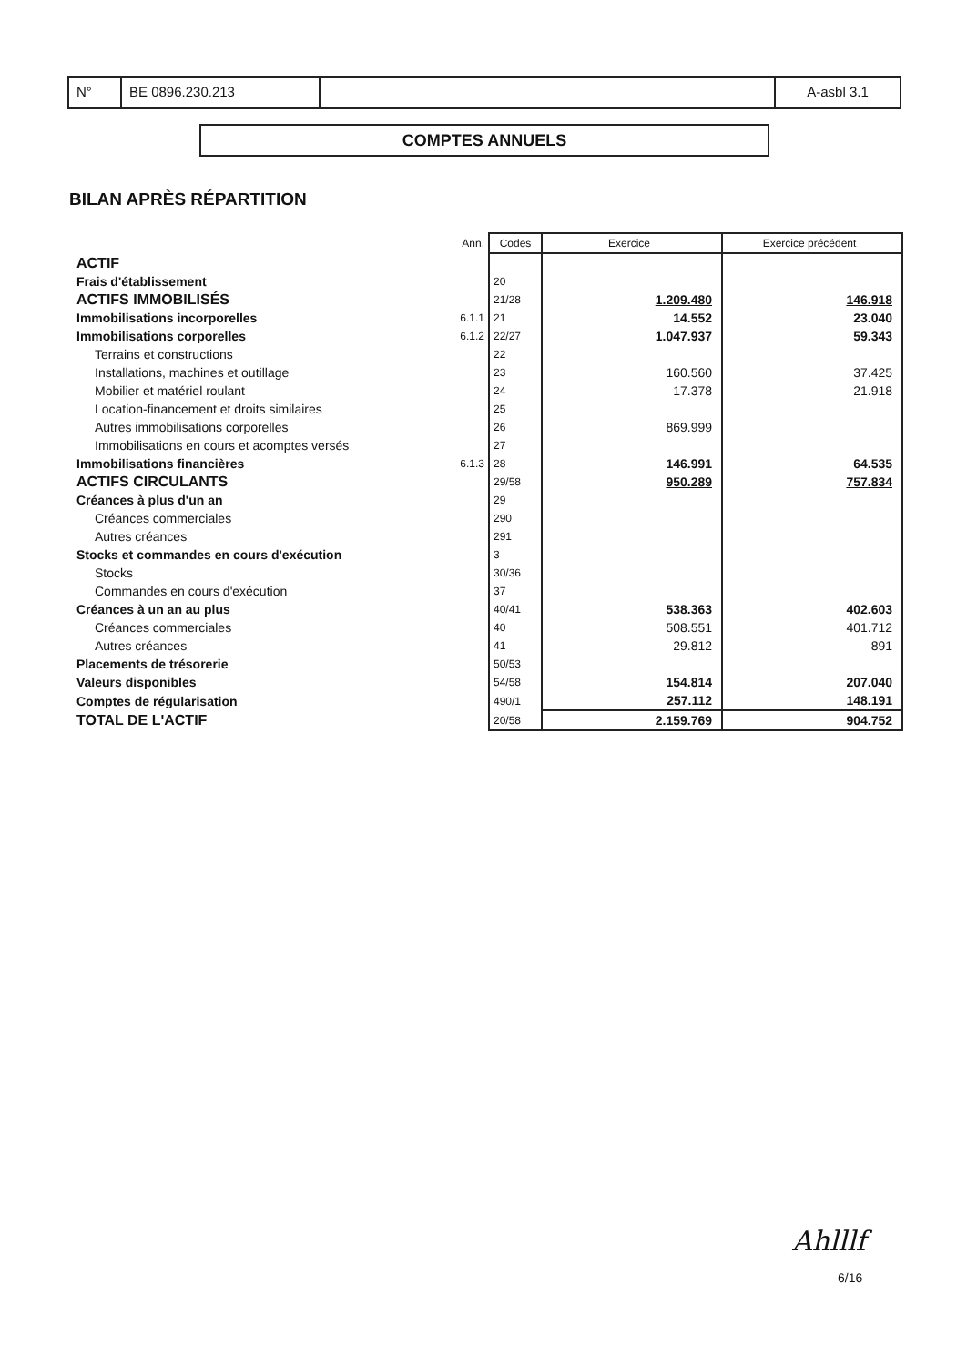N° BE 0896.230.213 A-asbl 3.1
COMPTES ANNUELS
BILAN APRÈS RÉPARTITION
| | Ann. | Codes | Exercice | Exercice précédent |
| --- | --- | --- | --- | --- |
| ACTIF | | | | |
| Frais d'établissement | | 20 | | |
| ACTIFS IMMOBILISÉS | | 21/28 | 1.209.480 | 146.918 |
| Immobilisations incorporelles | 6.1.1 | 21 | 14.552 | 23.040 |
| Immobilisations corporelles | 6.1.2 | 22/27 | 1.047.937 | 59.343 |
| Terrains et constructions | | 22 | | |
| Installations, machines et outillage | | 23 | 160.560 | 37.425 |
| Mobilier et matériel roulant | | 24 | 17.378 | 21.918 |
| Location-financement et droits similaires | | 25 | | |
| Autres immobilisations corporelles | | 26 | 869.999 | |
| Immobilisations en cours et acomptes versés | | 27 | | |
| Immobilisations financières | 6.1.3 | 28 | 146.991 | 64.535 |
| ACTIFS CIRCULANTS | | 29/58 | 950.289 | 757.834 |
| Créances à plus d'un an | | 29 | | |
| Créances commerciales | | 290 | | |
| Autres créances | | 291 | | |
| Stocks et commandes en cours d'exécution | | 3 | | |
| Stocks | | 30/36 | | |
| Commandes en cours d'exécution | | 37 | | |
| Créances à un an au plus | | 40/41 | 538.363 | 402.603 |
| Créances commerciales | | 40 | 508.551 | 401.712 |
| Autres créances | | 41 | 29.812 | 891 |
| Placements de trésorerie | | 50/53 | | |
| Valeurs disponibles | | 54/58 | 154.814 | 207.040 |
| Comptes de régularisation | | 490/1 | 257.112 | 148.191 |
| TOTAL DE L'ACTIF | | 20/58 | 2.159.769 | 904.752 |
Ahlllf
6/16